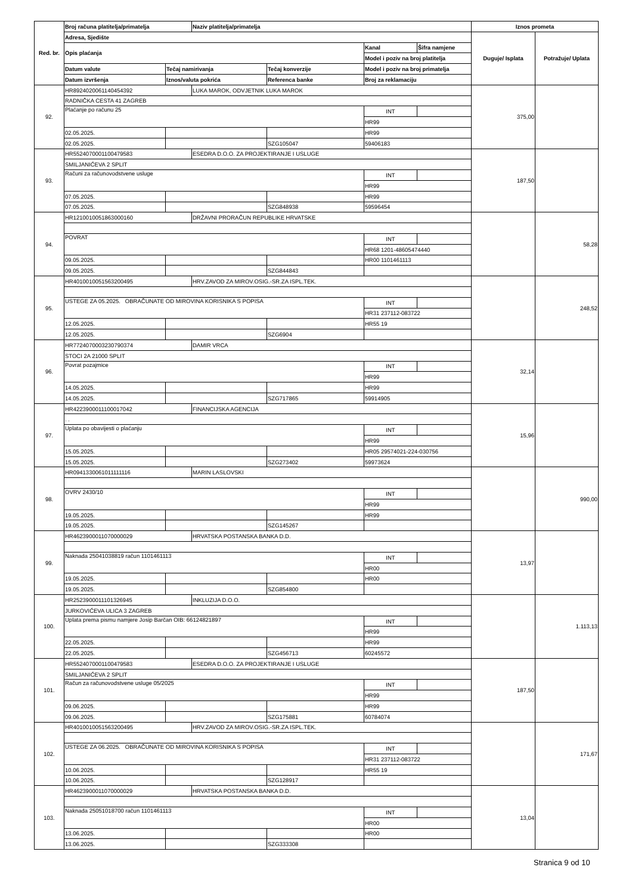| Red. br. | Broj računa platitelja/primatelja | | Naziv platitelja/primatelja | | | | Iznos prometa | |
| --- | --- | --- | --- | --- | --- | --- | --- | --- |
| | Adresa, Sjedište | | | | | | Duguje/ Isplata | Potražuje/ Uplata |
| | Opis plaćanja | | | | Kanal | Šifra namjene | | |
| | | | | | Model i poziv na broj platitelja | | | |
| | Datum valute | Tečaj namirivanja | | Tečaj konverzije | Model i poziv na broj primatelja | | | |
| | Datum izvršenja | Iznos/valuta pokrića | | Referenca banke | Broj za reklamaciju | | | |
| 92. | HR8924020061140454392 | | LUKA MAROK, ODVJETNIK LUKA MAROK | | | | 375,00 | |
| | RADNIČKA CESTA 41 ZAGREB | | | | | | | |
| | Plaćanje po računu 25 | | | | INT | | | |
| | | | | | HR99 | | | |
| | 02.05.2025. | | | | HR99 | | | |
| | 02.05.2025. | | | SZG105047 | 59406183 | | | |
| 93. | HR5524070001100479583 | | ESEDRA D.O.O. ZA PROJEKTIRANJE I USLUGE | | | | 187,50 | |
| | SMILJANIĆEVA 2 SPLIT | | | | | | | |
| | Računi za računovodstvene usluge | | | | INT | | | |
| | | | | | HR99 | | | |
| | 07.05.2025. | | | | HR99 | | | |
| | 07.05.2025. | | | SZG848938 | 59596454 | | | |
| 94. | HR1210010051863000160 | | DRŽAVNI PRORAČUN REPUBLIKE HRVATSKE | | | | | 58,28 |
| | POVRAT | | | | INT | | | |
| | | | | | HR68 1201-48605474440 | | | |
| | 09.05.2025. | | | | HR00 1101461113 | | | |
| | 09.05.2025. | | | SZG844843 | | | | |
| 95. | HR4010010051563200495 | | HRV.ZAVOD ZA MIROV.OSIG.-SR.ZA ISPL.TEK. | | | | | 248,52 |
| | USTEGE ZA 05.2025. OBRAČUNATE OD MIROVINA KORISNIKA S POPISA | | | | INT | | | |
| | | | | | HR31 237112-083722 | | | |
| | 12.05.2025. | | | | HR55 19 | | | |
| | 12.05.2025. | | | SZG6904 | | | | |
| 96. | HR7724070003230790374 | | DAMIR VRCA | | | | 32,14 | |
| | STOCI 2A 21000 SPLIT | | | | | | | |
| | Povrat pozajmice | | | | INT | | | |
| | | | | | HR99 | | | |
| | 14.05.2025. | | | | HR99 | | | |
| | 14.05.2025. | | | SZG717865 | 59914905 | | | |
| 97. | HR4223900011100017042 | | FINANCIJSKA AGENCIJA | | | | 15,96 | |
| | . . | | | | | | | |
| | Uplata po obavijesti o plaćanju | | | | INT | | | |
| | | | | | HR99 | | | |
| | 15.05.2025. | | | | HR05 29574021-224-030756 | | | |
| | 15.05.2025. | | | SZG273402 | 59973624 | | | |
| 98. | HR0941330061011111116 | | MARIN LASLOVSKI | | | | | 990,00 |
| | OVRV 2430/10 | | | | INT | | | |
| | | | | | HR99 | | | |
| | 19.05.2025. | | | | HR99 | | | |
| | 19.05.2025. | | | SZG145267 | | | | |
| 99. | HR4623900011070000029 | | HRVATSKA POSTANSKA BANKA D.D. | | | | 13,97 | |
| | Naknada 25041038819 račun 1101461113 | | | | INT | | | |
| | | | | | HR00 | | | |
| | 19.05.2025. | | | | HR00 | | | |
| | 19.05.2025. | | | SZG854800 | | | | |
| 100. | HR2523900011101326945 | | INKLUZIJA D.O.O. | | | | | 1.113,13 |
| | JURKOVIĆEVA ULICA 3 ZAGREB | | | | | | | |
| | Uplata prema pismu namjere Josip Barčan OIB: 66124821897 | | | | INT | | | |
| | | | | | HR99 | | | |
| | 22.05.2025. | | | | HR99 | | | |
| | 22.05.2025. | | | SZG456713 | 60245572 | | | |
| 101. | HR5524070001100479583 | | ESEDRA D.O.O. ZA PROJEKTIRANJE I USLUGE | | | | 187,50 | |
| | SMILJANIĆEVA 2 SPLIT | | | | | | | |
| | Račun za računovodstvene usluge 05/2025 | | | | INT | | | |
| | | | | | HR99 | | | |
| | 09.06.2025. | | | | HR99 | | | |
| | 09.06.2025. | | | SZG175881 | 60784074 | | | |
| 102. | HR4010010051563200495 | | HRV.ZAVOD ZA MIROV.OSIG.-SR.ZA ISPL.TEK. | | | | | 171,67 |
| | USTEGE ZA 06.2025. OBRAČUNATE OD MIROVINA KORISNIKA S POPISA | | | | INT | | | |
| | | | | | HR31 237112-083722 | | | |
| | 10.06.2025. | | | | HR55 19 | | | |
| | 10.06.2025. | | | SZG128917 | | | | |
| 103. | HR4623900011070000029 | | HRVATSKA POSTANSKA BANKA D.D. | | | | 13,04 | |
| | Naknada 25051018700 račun 1101461113 | | | | INT | | | |
| | | | | | HR00 | | | |
| | 13.06.2025. | | | | HR00 | | | |
| | 13.06.2025. | | | SZG333308 | | | | |
Stranica 9 od 10